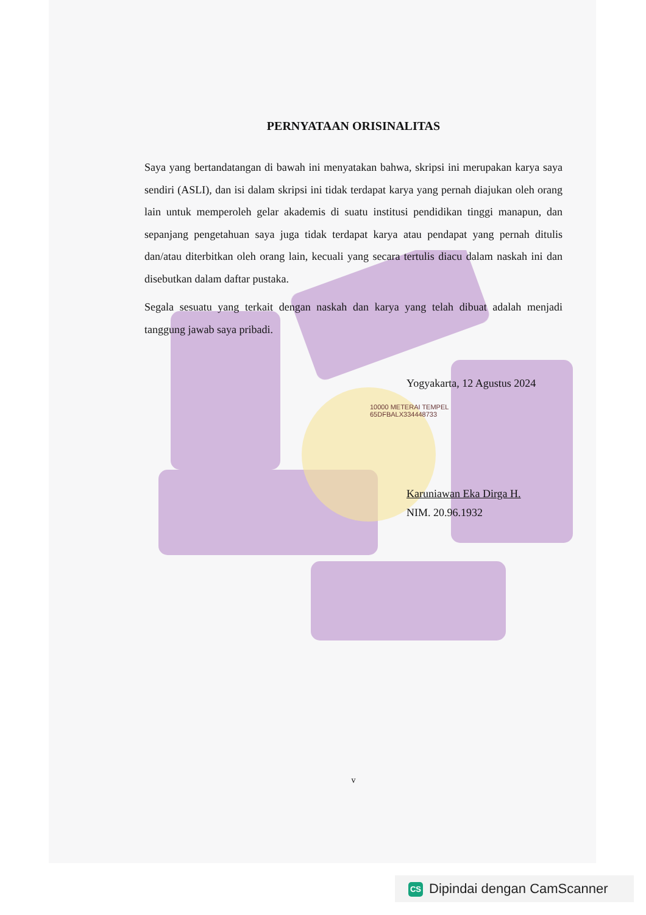PERNYATAAN ORISINALITAS
Saya yang bertandatangan di bawah ini menyatakan bahwa, skripsi ini merupakan karya saya sendiri (ASLI), dan isi dalam skripsi ini tidak terdapat karya yang pernah diajukan oleh orang lain untuk memperoleh gelar akademis di suatu institusi pendidikan tinggi manapun, dan sepanjang pengetahuan saya juga tidak terdapat karya atau pendapat yang pernah ditulis dan/atau diterbitkan oleh orang lain, kecuali yang secara tertulis diacu dalam naskah ini dan disebutkan dalam daftar pustaka.
Segala sesuatu yang terkait dengan naskah dan karya yang telah dibuat adalah menjadi tanggung jawab saya pribadi.
Yogyakarta, 12 Agustus 2024
10000 METERAI TEMPEL
65DFBALX334448733
Karuniawan Eka Dirga H.
NIM. 20.96.1932
v
CS Dipindai dengan CamScanner